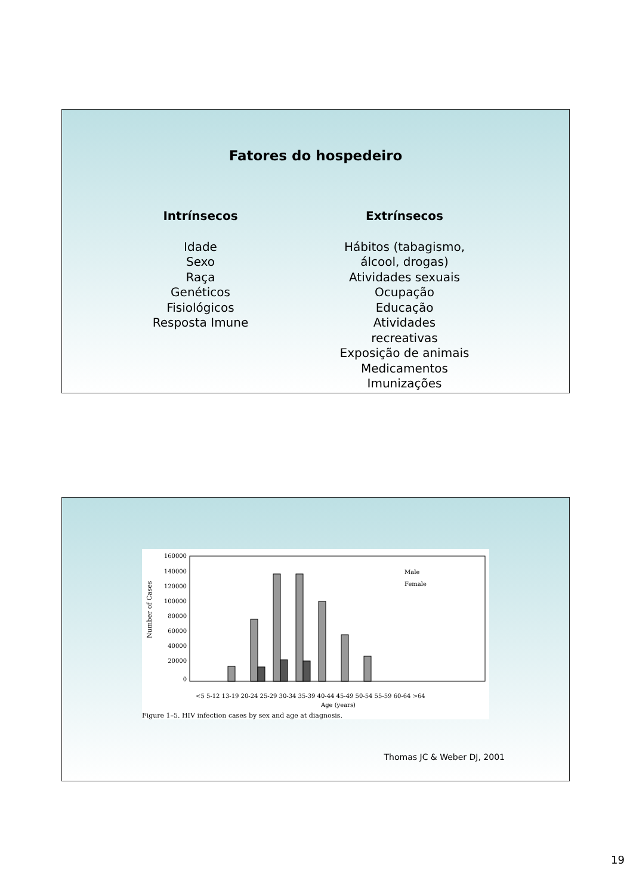Fatores do hospedeiro
Intrínsecos
Idade
Sexo
Raça
Genéticos
Fisiológicos
Resposta Imune
Extrínsecos
Hábitos (tabagismo, álcool, drogas)
Atividades sexuais
Ocupação
Educação
Atividades recreativas
Exposição de animais
Medicamentos
Imunizações
160000
140000
120000
100000
80000
60000
40000
20000
0
Number of Cases
<5 5-12 13-19 20-24 25-29 30-34 35-39 40-44 45-49 50-54 55-59 60-64 >64
Age (years)
Male
Female
Figure 1–5. HIV infection cases by sex and age at diagnosis.
Thomas JC & Weber DJ, 2001
19